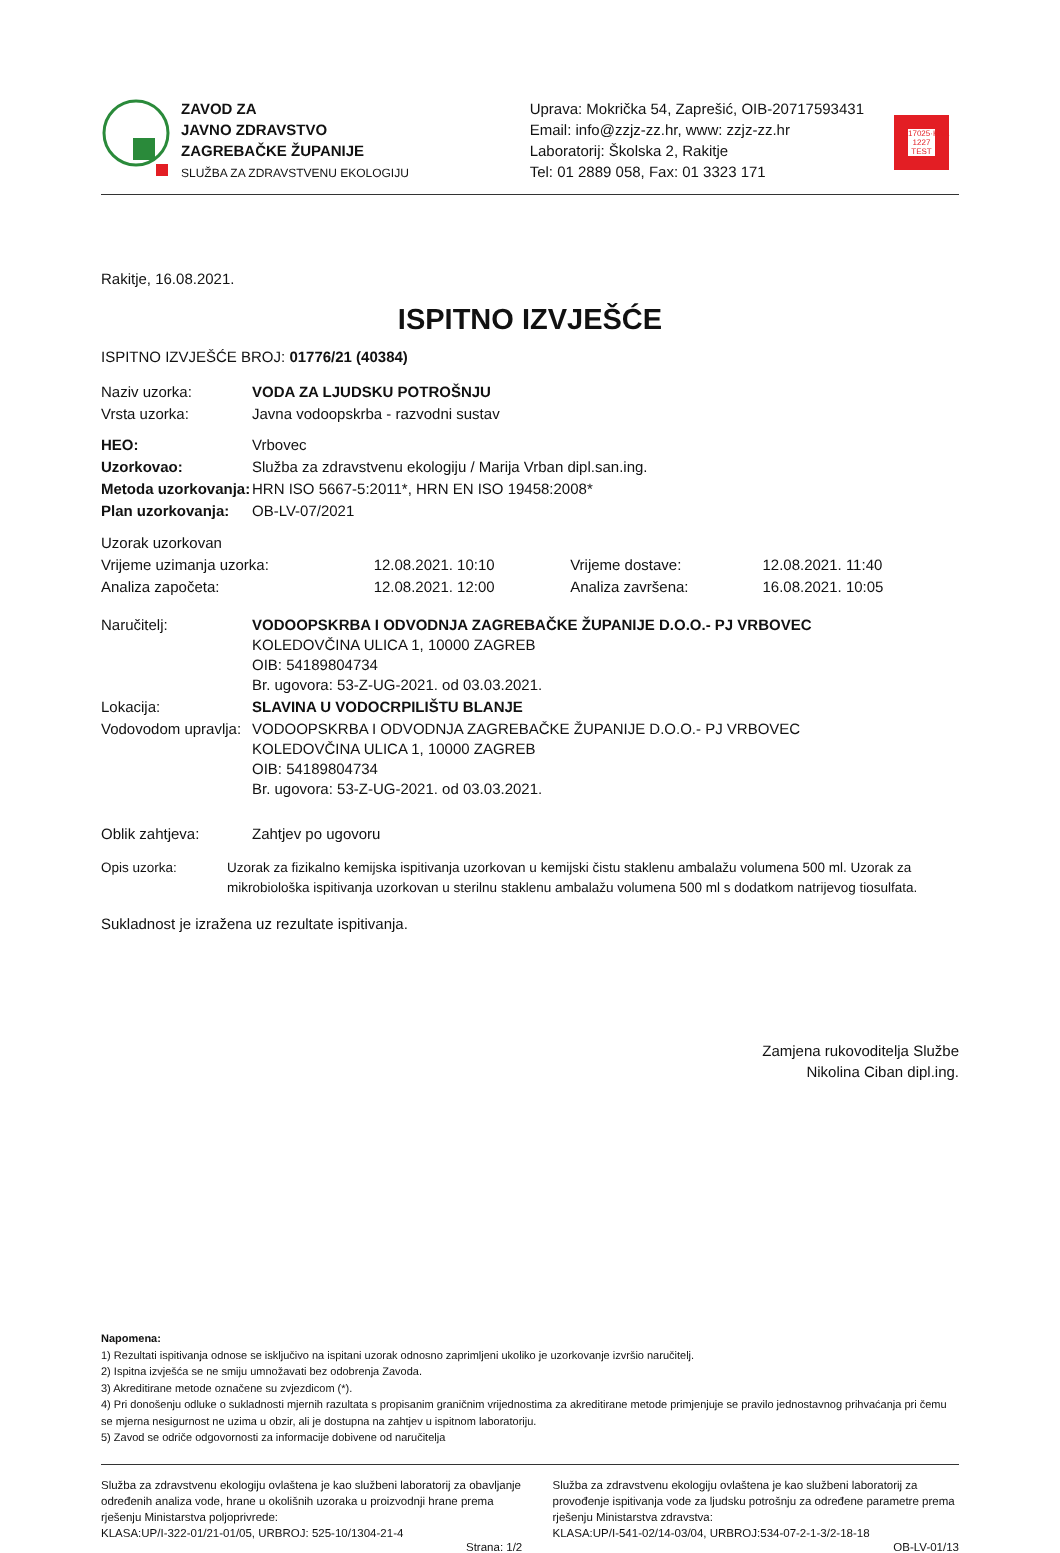ZAVOD ZA
JAVNO ZDRAVSTVO
ZAGREBAČKE ŽUPANIJE
SLUŽBA ZA ZDRAVSTVENU EKOLOGIJU
Uprava: Mokrička 54, Zaprešić, OIB-20717593431
Email: info@zzjz-zz.hr, www: zzjz-zz.hr
Laboratorij: Školska 2, Rakitje
Tel: 01 2889 058, Fax: 01 3323 171
17025·HAA 1227 TEST
Rakitje, 16.08.2021.
ISPITNO IZVJEŠĆE
ISPITNO IZVJEŠĆE BROJ: 01776/21 (40384)
| Naziv uzorka: | VODA ZA LJUDSKU POTROŠNJU |
| Vrsta uzorka: | Javna vodoopskrba - razvodni sustav |
| HEO: | Vrbovec |
| Uzorkovao: | Služba za zdravstvenu ekologiju / Marija Vrban dipl.san.ing. |
| Metoda uzorkovanja: | HRN ISO 5667-5:2011*, HRN EN ISO 19458:2008* |
| Plan uzorkovanja: | OB-LV-07/2021 |
| Uzorak uzorkovan | | | |
| Vrijeme uzimanja uzorka: | 12.08.2021. 10:10 | Vrijeme dostave: | 12.08.2021. 11:40 |
| Analiza započeta: | 12.08.2021. 12:00 | Analiza završena: | 16.08.2021. 10:05 |
| Naručitelj: | VODOOPSKRBA I ODVODNJA ZAGREBAČKE ŽUPANIJE D.O.O.- PJ VRBOVEC KOLEDOVČINA ULICA 1, 10000 ZAGREB OIB: 54189804734 Br. ugovora: 53-Z-UG-2021. od 03.03.2021. |
| Lokacija: | SLAVINA U VODOCRPILIŠTU BLANJE |
| Vodovodom upravlja: | VODOOPSKRBA I ODVODNJA ZAGREBAČKE ŽUPANIJE D.O.O.- PJ VRBOVEC KOLEDOVČINA ULICA 1, 10000 ZAGREB OIB: 54189804734 Br. ugovora: 53-Z-UG-2021. od 03.03.2021. |
| Oblik zahtjeva: | Zahtjev po ugovoru |
| Opis uzorka: | Uzorak za fizikalno kemijska ispitivanja uzorkovan u kemijski čistu staklenu ambalažu volumena 500 ml. Uzorak za mikrobiološka ispitivanja uzorkovan u sterilnu staklenu ambalažu volumena 500 ml s dodatkom natrijevog tiosulfata. |
Sukladnost je izražena uz rezultate ispitivanja.
Zamjena rukovoditelja Službe
Nikolina Ciban dipl.ing.
Napomena:
1) Rezultati ispitivanja odnose se isključivo na ispitani uzorak odnosno zaprimljeni ukoliko je uzorkovanje izvršio naručitelj.
2) Ispitna izvješća se ne smiju umnožavati bez odobrenja Zavoda.
3) Akreditirane metode označene su zvjezdicom (*).
4) Pri donošenju odluke o sukladnosti mjernih razultata s propisanim graničnim vrijednostima za akreditirane metode primjenjuje se pravilo jednostavnog prihvaćanja pri čemu se mjerna nesigurnost ne uzima u obzir, ali je dostupna na zahtjev u ispitnom laboratoriju.
5) Zavod se odriče odgovornosti za informacije dobivene od naručitelja
Služba za zdravstvenu ekologiju ovlaštena je kao službeni laboratorij za obavljanje određenih analiza vode, hrane u okolišnih uzoraka u proizvodnji hrane prema rješenju Ministarstva poljoprivrede:
KLASA:UP/I-322-01/21-01/05, URBROJ: 525-10/1304-21-4
Služba za zdravstvenu ekologiju ovlaštena je kao službeni laboratorij za provođenje ispitivanja vode za ljudsku potrošnju za određene parametre prema rješenju Ministarstva zdravstva:
KLASA:UP/I-541-02/14-03/04, URBROJ:534-07-2-1-3/2-18-18
Strana: 1/2 OB-LV-01/13